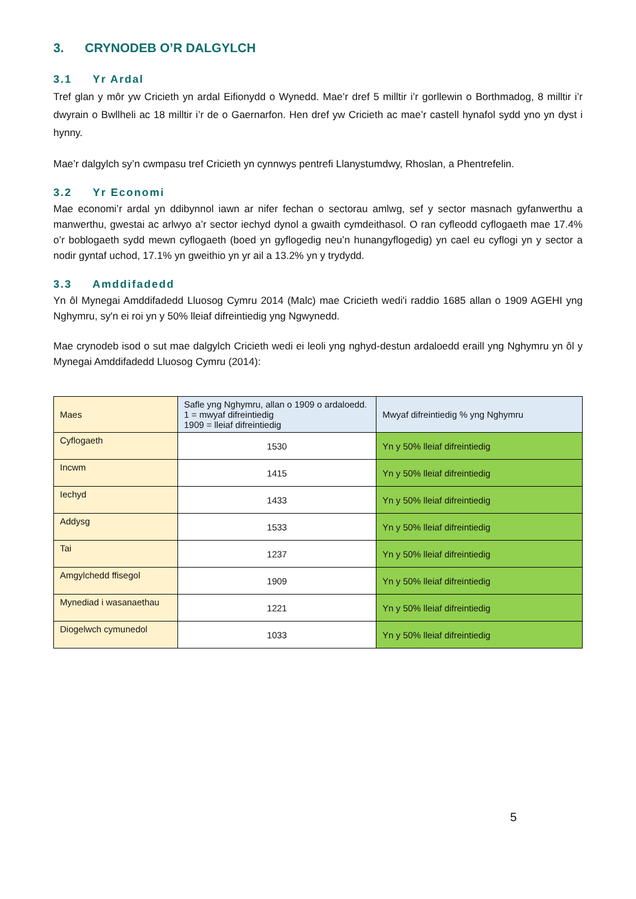3. CRYNODEB O’R DALGYLCH
3.1 Yr Ardal
Tref glan y môr yw Cricieth yn ardal Eifionydd o Wynedd. Mae’r dref 5 milltir i’r gorllewin o Borthmadog, 8 milltir i’r dwyrain o Bwllheli ac 18 milltir i’r de o Gaernarfon. Hen dref yw Cricieth ac mae’r castell hynafol sydd yno yn dyst i hynny.
Mae’r dalgylch sy’n cwmpasu tref Cricieth yn cynnwys pentrefi Llanystumdwy, Rhoslan, a Phentrefelin.
3.2 Yr Economi
Mae economi’r ardal yn ddibynnol iawn ar nifer fechan o sectorau amlwg, sef y sector masnach gyfanwerthu a manwerthu, gwestai ac arlwyo a’r sector iechyd dynol a gwaith cymdeithasol. O ran cyfleodd cyflogaeth mae 17.4% o’r boblogaeth sydd mewn cyflogaeth (boed yn gyflogedig neu’n hunangyflogedig) yn cael eu cyflogi yn y sector a nodir gyntaf uchod, 17.1% yn gweithio yn yr ail a 13.2% yn y trydydd.
3.3 Amddifadedd
Yn ôl Mynegai Amddifadedd Lluosog Cymru 2014 (Malc) mae Cricieth wedi'i raddio 1685 allan o 1909 AGEHI yng Nghymru, sy'n ei roi yn y 50% lleiaf difreintiedig yng Ngwynedd.
Mae crynodeb isod o sut mae dalgylch Cricieth wedi ei leoli yng nghyd-destun ardaloedd eraill yng Nghymru yn ôl y Mynegai Amddifadedd Lluosog Cymru (2014):
| Maes | Safle yng Nghymru, allan o 1909 o ardaloedd. 1 = mwyaf difreintiedig 1909 = lleiaf difreintiedig | Mwyaf difreintiedig % yng Nghymru |
| --- | --- | --- |
| Cyflogaeth | 1530 | Yn y 50% lleiaf difreintiedig |
| Incwm | 1415 | Yn y 50% lleiaf difreintiedig |
| Iechyd | 1433 | Yn y 50% lleiaf difreintiedig |
| Addysg | 1533 | Yn y 50% lleiaf difreintiedig |
| Tai | 1237 | Yn y 50% lleiaf difreintiedig |
| Amgylchedd ffisegol | 1909 | Yn y 50% lleiaf difreintiedig |
| Mynediad i wasanaethau | 1221 | Yn y 50% lleiaf difreintiedig |
| Diogelwch cymunedol | 1033 | Yn y 50% lleiaf difreintiedig |
5